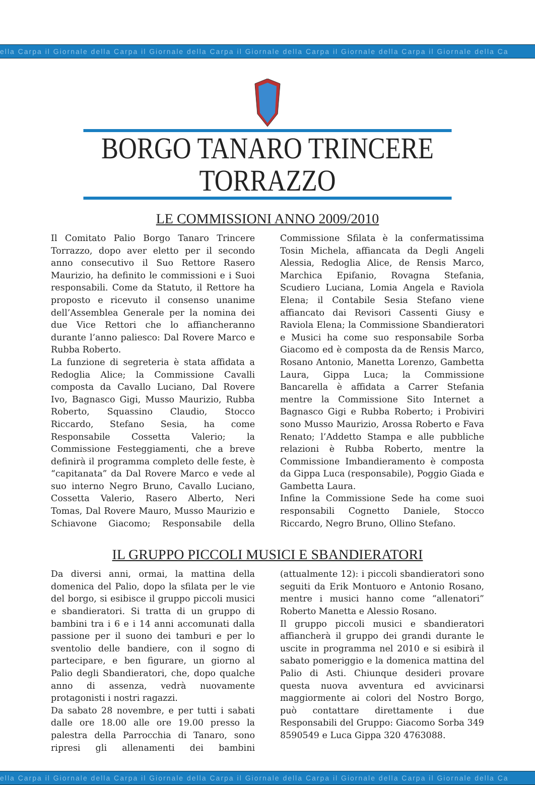ella Carpa il Giornale della Carpa il Giornale della Carpa il Giornale della Carpa il Giornale della Carpa il Giornale della Ca
BORGO TANARO TRINCERE TORRAZZO
LE COMMISSIONI ANNO 2009/2010
Il Comitato Palio Borgo Tanaro Trincere Torrazzo, dopo aver eletto per il secondo anno consecutivo il Suo Rettore Rasero Maurizio, ha definito le commissioni e i Suoi responsabili. Come da Statuto, il Rettore ha proposto e ricevuto il consenso unanime dell’Assemblea Generale per la nomina dei due Vice Rettori che lo affiancheranno durante l’anno paliesco: Dal Rovere Marco e Rubba Roberto.
La funzione di segreteria è stata affidata a Redoglia Alice; la Commissione Cavalli composta da Cavallo Luciano, Dal Rovere Ivo, Bagnasco Gigi, Musso Maurizio, Rubba Roberto, Squassino Claudio, Stocco Riccardo, Stefano Sesia, ha come Responsabile Cossetta Valerio; la Commissione Festeggiamenti, che a breve definirà il programma completo delle feste, è “capitanata” da Dal Rovere Marco e vede al suo interno Negro Bruno, Cavallo Luciano, Cossetta Valerio, Rasero Alberto, Neri Tomas, Dal Rovere Mauro, Musso Maurizio e Schiavone Giacomo; Responsabile della Commissione Sfilata è la confermatissima Tosin Michela, affiancata da Degli Angeli Alessia, Redoglia Alice, de Rensis Marco, Marchica Epifanio, Rovagna Stefania, Scudiero Luciana, Lomia Angela e Raviola Elena; il Contabile Sesia Stefano viene affiancato dai Revisori Cassenti Giusy e Raviola Elena; la Commissione Sbandieratori e Musici ha come suo responsabile Sorba Giacomo ed è composta da de Rensis Marco, Rosano Antonio, Manetta Lorenzo, Gambetta Laura, Gippa Luca; la Commissione Bancarella è affidata a Carrer Stefania mentre la Commissione Sito Internet a Bagnasco Gigi e Rubba Roberto; i Probiviri sono Musso Maurizio, Arossa Roberto e Fava Renato; l’Addetto Stampa e alle pubbliche relazioni è Rubba Roberto, mentre la Commissione Imbandieramento è composta da Gippa Luca (responsabile), Poggio Giada e Gambetta Laura.
Infine la Commissione Sede ha come suoi responsabili Cognetto Daniele, Stocco Riccardo, Negro Bruno, Ollino Stefano.
IL GRUPPO PICCOLI MUSICI E SBANDIERATORI
Da diversi anni, ormai, la mattina della domenica del Palio, dopo la sfilata per le vie del borgo, si esibisce il gruppo piccoli musici e sbandieratori. Si tratta di un gruppo di bambini tra i 6 e i 14 anni accomunati dalla passione per il suono dei tamburi e per lo sventolio delle bandiere, con il sogno di partecipare, e ben figurare, un giorno al Palio degli Sbandieratori, che, dopo qualche anno di assenza, vedrà nuovamente protagonisti i nostri ragazzi.
Da sabato 28 novembre, e per tutti i sabati dalle ore 18.00 alle ore 19.00 presso la palestra della Parrocchia di Tanaro, sono ripresi gli allenamenti dei bambini (attualmente 12): i piccoli sbandieratori sono seguiti da Erik Montuoro e Antonio Rosano, mentre i musici hanno come “allenatori” Roberto Manetta e Alessio Rosano.
Il gruppo piccoli musici e sbandieratori affiancherà il gruppo dei grandi durante le uscite in programma nel 2010 e si esibirà il sabato pomeriggio e la domenica mattina del Palio di Asti. Chiunque desideri provare questa nuova avventura ed avvicinarsi maggiormente ai colori del Nostro Borgo, può contattare direttamente i due Responsabili del Gruppo: Giacomo Sorba 349 8590549 e Luca Gippa 320 4763088.
ella Carpa il Giornale della Carpa il Giornale della Carpa il Giornale della Carpa il Giornale della Carpa il Giornale della Ca